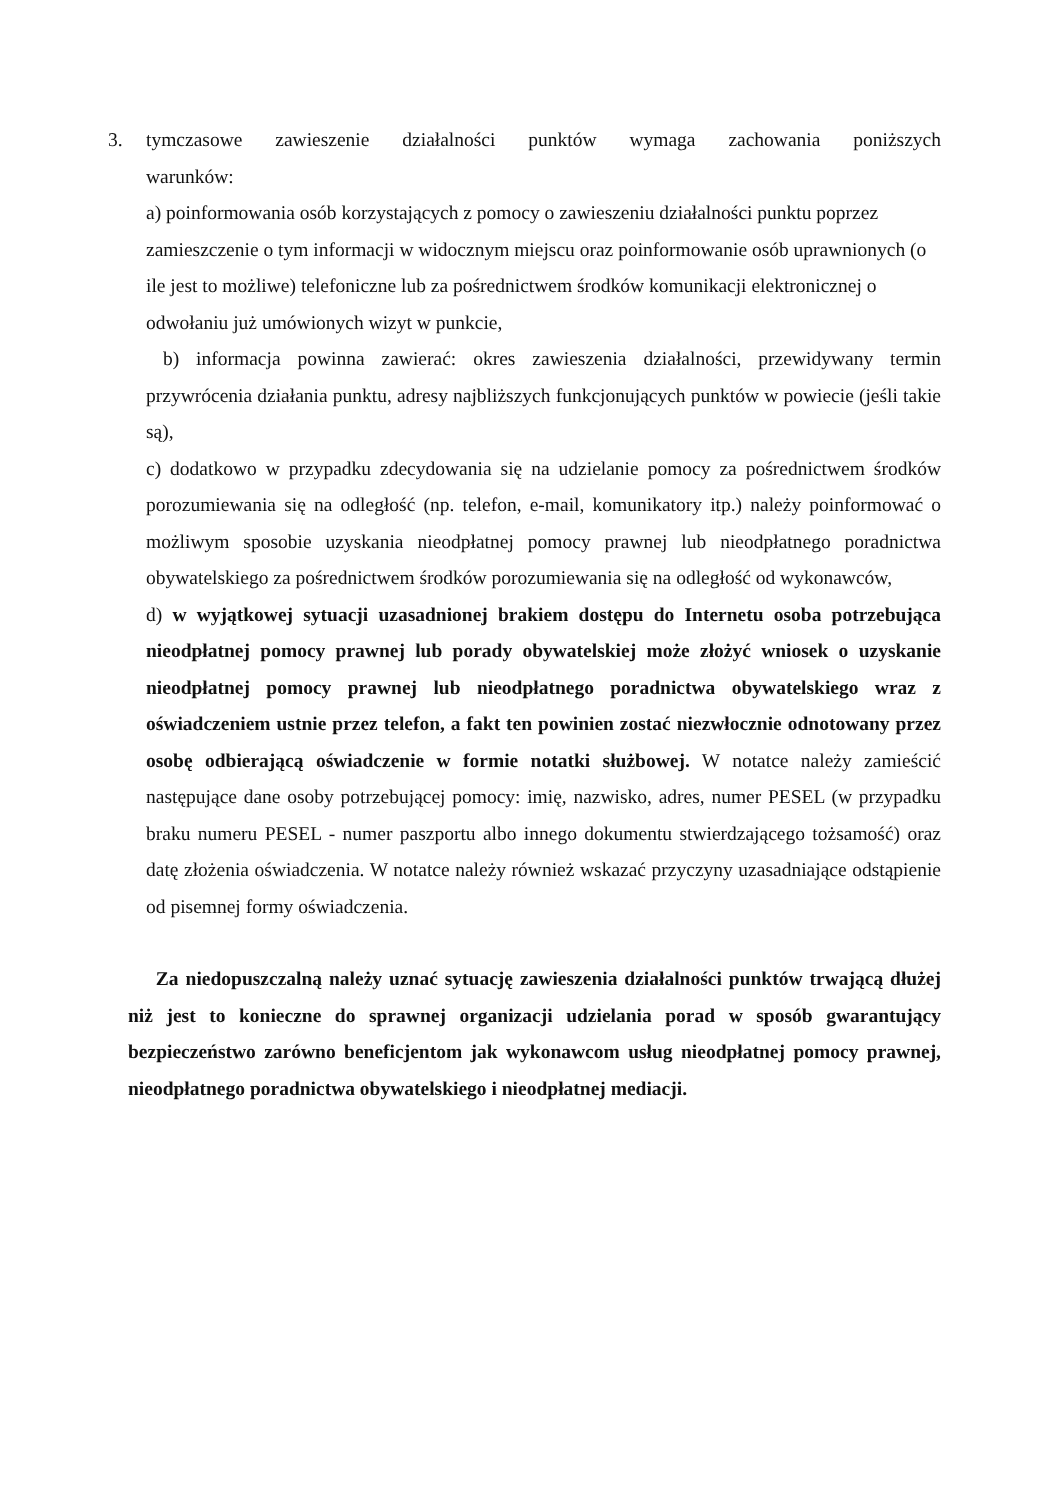3. tymczasowe zawieszenie działalności punktów wymaga zachowania poniższych
warunków:
a) poinformowania osób korzystających z pomocy o zawieszeniu działalności punktu poprzez zamieszczenie o tym informacji w widocznym miejscu oraz poinformowanie osób uprawnionych (o ile jest to możliwe) telefoniczne lub za pośrednictwem środków komunikacji elektronicznej o odwołaniu już umówionych wizyt w punkcie,
b) informacja powinna zawierać: okres zawieszenia działalności, przewidywany termin przywrócenia działania punktu, adresy najbliższych funkcjonujących punktów w powiecie (jeśli takie są),
c) dodatkowo w przypadku zdecydowania się na udzielanie pomocy za pośrednictwem środków porozumiewania się na odległość (np. telefon, e-mail, komunikatory itp.) należy poinformować o możliwym sposobie uzyskania nieodpłatnej pomocy prawnej lub nieodpłatnego poradnictwa obywatelskiego za pośrednictwem środków porozumiewania się na odległość od wykonawców,
d) w wyjątkowej sytuacji uzasadnionej brakiem dostępu do Internetu osoba potrzebująca nieodpłatnej pomocy prawnej lub porady obywatelskiej może złożyć wniosek o uzyskanie nieodpłatnej pomocy prawnej lub nieodpłatnego poradnictwa obywatelskiego wraz z oświadczeniem ustnie przez telefon, a fakt ten powinien zostać niezwłocznie odnotowany przez osobę odbierającą oświadczenie w formie notatki służbowej. W notatce należy zamieścić następujące dane osoby potrzebującej pomocy: imię, nazwisko, adres, numer PESEL (w przypadku braku numeru PESEL - numer paszportu albo innego dokumentu stwierdzającego tożsamość) oraz datę złożenia oświadczenia. W notatce należy również wskazać przyczyny uzasadniające odstąpienie od pisemnej formy oświadczenia.
Za niedopuszczalną należy uznać sytuację zawieszenia działalności punktów trwającą dłużej niż jest to konieczne do sprawnej organizacji udzielania porad w sposób gwarantujący bezpieczeństwo zarówno beneficjentom jak wykonawcom usług nieodpłatnej pomocy prawnej, nieodpłatnego poradnictwa obywatelskiego i nieodpłatnej mediacji.